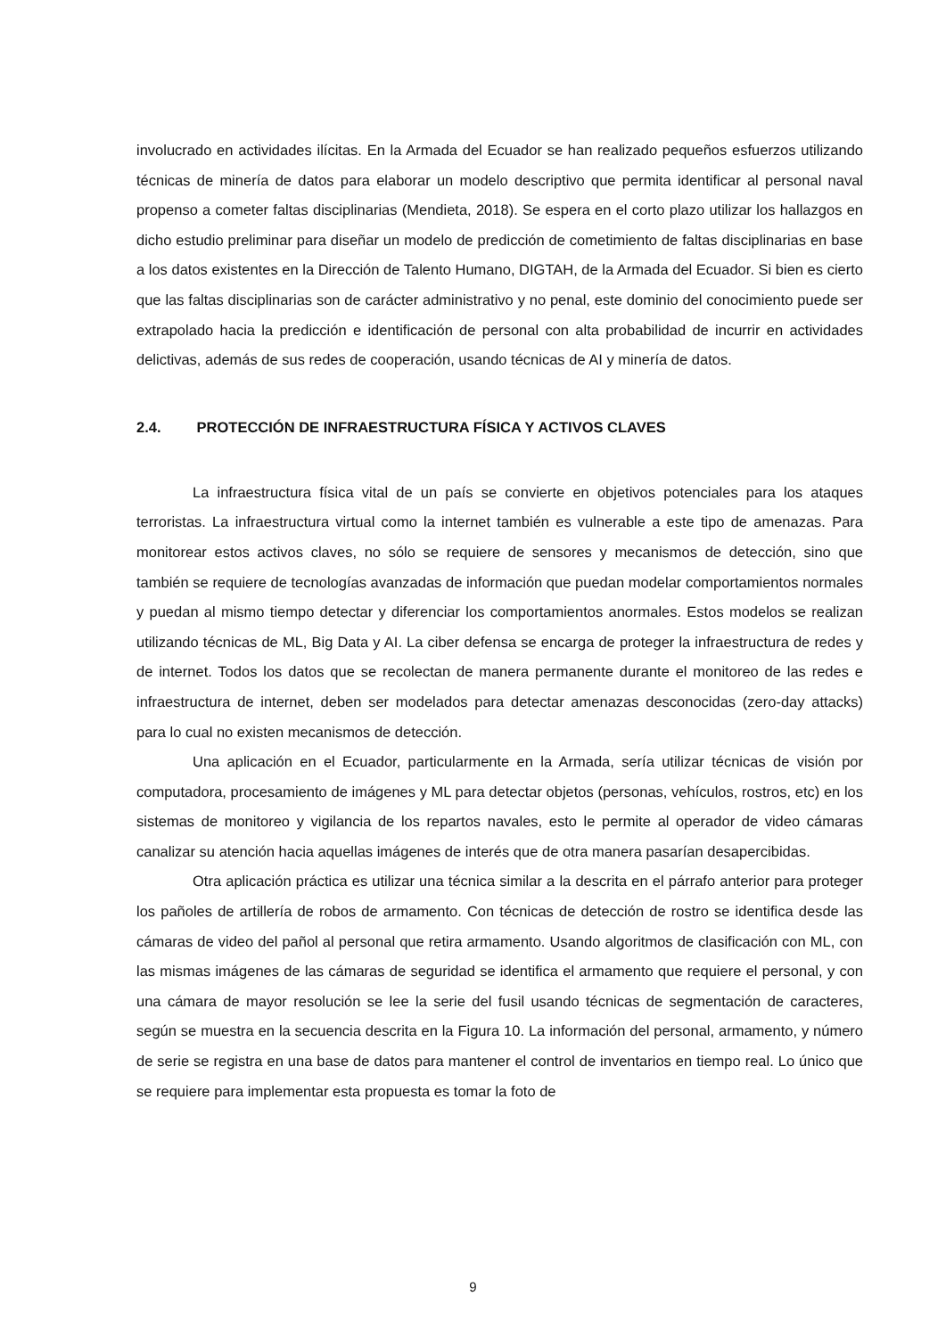involucrado en actividades ilícitas. En la Armada del Ecuador se han realizado pequeños esfuerzos utilizando técnicas de minería de datos para elaborar un modelo descriptivo que permita identificar al personal naval propenso a cometer faltas disciplinarias (Mendieta, 2018). Se espera en el corto plazo utilizar los hallazgos en dicho estudio preliminar para diseñar un modelo de predicción de cometimiento de faltas disciplinarias en base a los datos existentes en la Dirección de Talento Humano, DIGTAH, de la Armada del Ecuador. Si bien es cierto que las faltas disciplinarias son de carácter administrativo y no penal, este dominio del conocimiento puede ser extrapolado hacia la predicción e identificación de personal con alta probabilidad de incurrir en actividades delictivas, además de sus redes de cooperación, usando técnicas de AI y minería de datos.
2.4. PROTECCIÓN DE INFRAESTRUCTURA FÍSICA Y ACTIVOS CLAVES
La infraestructura física vital de un país se convierte en objetivos potenciales para los ataques terroristas. La infraestructura virtual como la internet también es vulnerable a este tipo de amenazas. Para monitorear estos activos claves, no sólo se requiere de sensores y mecanismos de detección, sino que también se requiere de tecnologías avanzadas de información que puedan modelar comportamientos normales y puedan al mismo tiempo detectar y diferenciar los comportamientos anormales. Estos modelos se realizan utilizando técnicas de ML, Big Data y AI. La ciber defensa se encarga de proteger la infraestructura de redes y de internet. Todos los datos que se recolectan de manera permanente durante el monitoreo de las redes e infraestructura de internet, deben ser modelados para detectar amenazas desconocidas (zero-day attacks) para lo cual no existen mecanismos de detección.
Una aplicación en el Ecuador, particularmente en la Armada, sería utilizar técnicas de visión por computadora, procesamiento de imágenes y ML para detectar objetos (personas, vehículos, rostros, etc) en los sistemas de monitoreo y vigilancia de los repartos navales, esto le permite al operador de video cámaras canalizar su atención hacia aquellas imágenes de interés que de otra manera pasarían desapercibidas.
Otra aplicación práctica es utilizar una técnica similar a la descrita en el párrafo anterior para proteger los pañoles de artillería de robos de armamento. Con técnicas de detección de rostro se identifica desde las cámaras de video del pañol al personal que retira armamento. Usando algoritmos de clasificación con ML, con las mismas imágenes de las cámaras de seguridad se identifica el armamento que requiere el personal, y con una cámara de mayor resolución se lee la serie del fusil usando técnicas de segmentación de caracteres, según se muestra en la secuencia descrita en la Figura 10. La información del personal, armamento, y número de serie se registra en una base de datos para mantener el control de inventarios en tiempo real. Lo único que se requiere para implementar esta propuesta es tomar la foto de
9